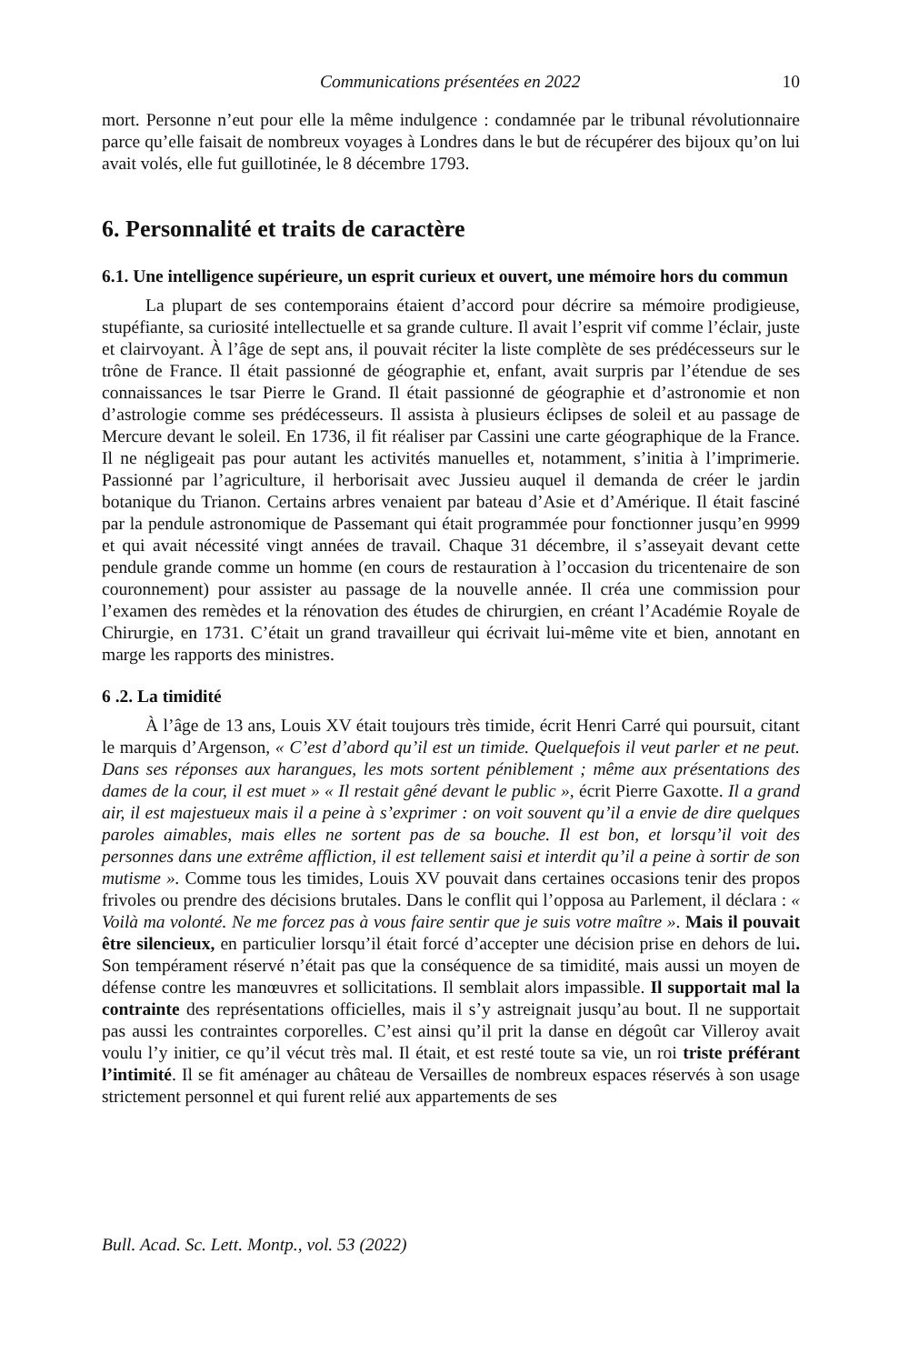Communications présentées en 2022 10
mort. Personne n’eut pour elle la même indulgence : condamnée par le tribunal révolutionnaire parce qu’elle faisait de nombreux voyages à Londres dans le but de récupérer des bijoux qu’on lui avait volés, elle fut guillotinée, le 8 décembre 1793.
6. Personnalité et traits de caractère
6.1. Une intelligence supérieure, un esprit curieux et ouvert, une mémoire hors du commun
La plupart de ses contemporains étaient d’accord pour décrire sa mémoire prodigieuse, stupéfiante, sa curiosité intellectuelle et sa grande culture. Il avait l’esprit vif comme l’éclair, juste et clairvoyant. À l’âge de sept ans, il pouvait réciter la liste complète de ses prédécesseurs sur le trône de France. Il était passionné de géographie et, enfant, avait surpris par l’étendue de ses connaissances le tsar Pierre le Grand. Il était passionné de géographie et d’astronomie et non d’astrologie comme ses prédécesseurs. Il assista à plusieurs éclipses de soleil et au passage de Mercure devant le soleil. En 1736, il fit réaliser par Cassini une carte géographique de la France. Il ne négligeait pas pour autant les activités manuelles et, notamment, s’initia à l’imprimerie. Passionné par l’agriculture, il herborisait avec Jussieu auquel il demanda de créer le jardin botanique du Trianon. Certains arbres venaient par bateau d’Asie et d’Amérique. Il était fasciné par la pendule astronomique de Passemant qui était programmée pour fonctionner jusqu’en 9999 et qui avait nécessité vingt années de travail. Chaque 31 décembre, il s’asseyait devant cette pendule grande comme un homme (en cours de restauration à l’occasion du tricentenaire de son couronnement) pour assister au passage de la nouvelle année. Il créa une commission pour l’examen des remèdes et la rénovation des études de chirurgien, en créant l’Académie Royale de Chirurgie, en 1731. C’était un grand travailleur qui écrivait lui-même vite et bien, annotant en marge les rapports des ministres.
6 .2. La timidité
À l’âge de 13 ans, Louis XV était toujours très timide, écrit Henri Carré qui poursuit, citant le marquis d’Argenson, « C’est d’abord qu’il est un timide. Quelquefois il veut parler et ne peut. Dans ses réponses aux harangues, les mots sortent péniblement ; même aux présentations des dames de la cour, il est muet » « Il restait gêné devant le public », écrit Pierre Gaxotte. Il a grand air, il est majestueux mais il a peine à s’exprimer : on voit souvent qu’il a envie de dire quelques paroles aimables, mais elles ne sortent pas de sa bouche. Il est bon, et lorsqu’il voit des personnes dans une extrême affliction, il est tellement saisi et interdit qu’il a peine à sortir de son mutisme ». Comme tous les timides, Louis XV pouvait dans certaines occasions tenir des propos frivoles ou prendre des décisions brutales. Dans le conflit qui l’opposa au Parlement, il déclara : « Voilà ma volonté. Ne me forcez pas à vous faire sentir que je suis votre maître ». Mais il pouvait être silencieux, en particulier lorsqu’il était forcé d’accepter une décision prise en dehors de lui. Son tempérament réservé n’était pas que la conséquence de sa timidité, mais aussi un moyen de défense contre les manœuvres et sollicitations. Il semblait alors impassible. Il supportait mal la contrainte des représentations officielles, mais il s’y astreignait jusqu’au bout. Il ne supportait pas aussi les contraintes corporelles. C’est ainsi qu’il prit la danse en dégoût car Villeroy avait voulu l’y initier, ce qu’il vécut très mal. Il était, et est resté toute sa vie, un roi triste préférant l’intimité. Il se fit aménager au château de Versailles de nombreux espaces réservés à son usage strictement personnel et qui furent relié aux appartements de ses
Bull. Acad. Sc. Lett. Montp., vol. 53 (2022)